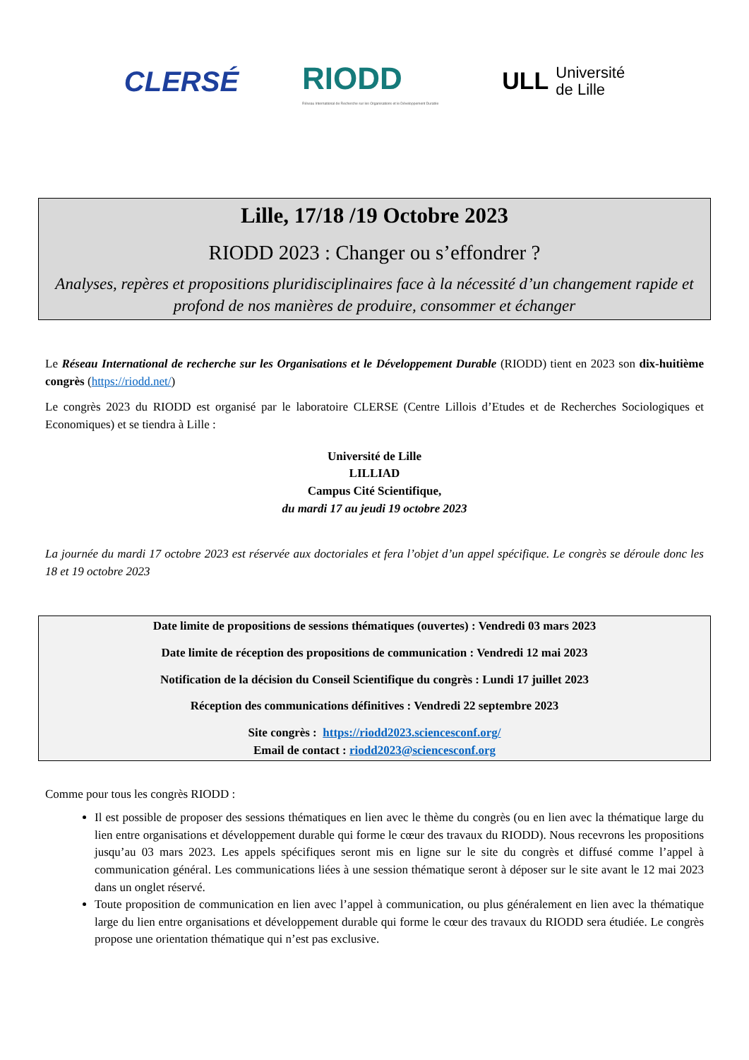CLERSÉ
RIODD
Réseau International de Recherche sur les Organisations et le Développement Durable
ULL Université
de Lille
Lille, 17/18 /19 Octobre 2023
RIODD 2023 : Changer ou s’effondrer ?
Analyses, repères et propositions pluridisciplinaires face à la nécessité d’un changement rapide et profond de nos manières de produire, consommer et échanger
Le Réseau International de recherche sur les Organisations et le Développement Durable (RIODD) tient en 2023 son dix-huitième congrès (https://riodd.net/)
Le congrès 2023 du RIODD est organisé par le laboratoire CLERSE (Centre Lillois d’Etudes et de Recherches Sociologiques et Economiques) et se tiendra à Lille :
Université de Lille
LILLIAD
Campus Cité Scientifique,
du mardi 17 au jeudi 19 octobre 2023
La journée du mardi 17 octobre 2023 est réservée aux doctoriales et fera l’objet d’un appel spécifique. Le congrès se déroule donc les 18 et 19 octobre 2023
Date limite de propositions de sessions thématiques (ouvertes) : Vendredi 03 mars 2023
Date limite de réception des propositions de communication : Vendredi 12 mai 2023
Notification de la décision du Conseil Scientifique du congrès : Lundi 17 juillet 2023
Réception des communications définitives : Vendredi 22 septembre 2023
Site congrès : https://riodd2023.sciencesconf.org/
Email de contact : riodd2023@sciencesconf.org
Comme pour tous les congrès RIODD :
Il est possible de proposer des sessions thématiques en lien avec le thème du congrès (ou en lien avec la thématique large du lien entre organisations et développement durable qui forme le cœur des travaux du RIODD). Nous recevrons les propositions jusqu’au 03 mars 2023. Les appels spécifiques seront mis en ligne sur le site du congrès et diffusé comme l’appel à communication général. Les communications liées à une session thématique seront à déposer sur le site avant le 12 mai 2023 dans un onglet réservé.
Toute proposition de communication en lien avec l’appel à communication, ou plus généralement en lien avec la thématique large du lien entre organisations et développement durable qui forme le cœur des travaux du RIODD sera étudiée. Le congrès propose une orientation thématique qui n’est pas exclusive.